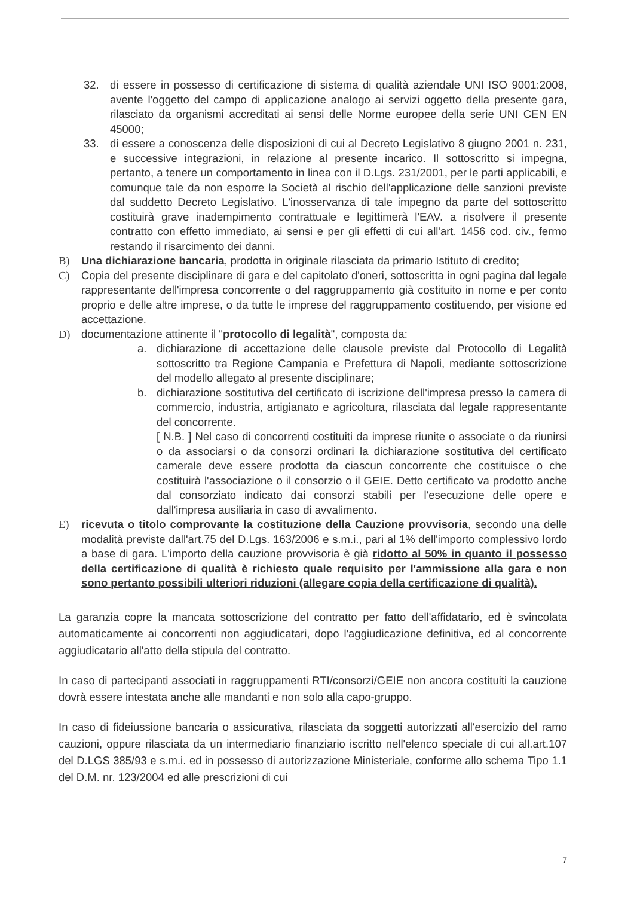32. di essere in possesso di certificazione di sistema di qualità aziendale UNI ISO 9001:2008, avente l'oggetto del campo di applicazione analogo ai servizi oggetto della presente gara, rilasciato da organismi accreditati ai sensi delle Norme europee della serie UNI CEN EN 45000;
33. di essere a conoscenza delle disposizioni di cui al Decreto Legislativo 8 giugno 2001 n. 231, e successive integrazioni, in relazione al presente incarico. Il sottoscritto si impegna, pertanto, a tenere un comportamento in linea con il D.Lgs. 231/2001, per le parti applicabili, e comunque tale da non esporre la Società al rischio dell'applicazione delle sanzioni previste dal suddetto Decreto Legislativo. L'inosservanza di tale impegno da parte del sottoscritto costituirà grave inadempimento contrattuale e legittimerà l'EAV. a risolvere il presente contratto con effetto immediato, ai sensi e per gli effetti di cui all'art. 1456 cod. civ., fermo restando il risarcimento dei danni.
B) Una dichiarazione bancaria, prodotta in originale rilasciata da primario Istituto di credito;
C) Copia del presente disciplinare di gara e del capitolato d'oneri, sottoscritta in ogni pagina dal legale rappresentante dell'impresa concorrente o del raggruppamento già costituito in nome e per conto proprio e delle altre imprese, o da tutte le imprese del raggruppamento costituendo, per visione ed accettazione.
D) documentazione attinente il "protocollo di legalità", composta da:
a. dichiarazione di accettazione delle clausole previste dal Protocollo di Legalità sottoscritto tra Regione Campania e Prefettura di Napoli, mediante sottoscrizione del modello allegato al presente disciplinare;
b. dichiarazione sostitutiva del certificato di iscrizione dell'impresa presso la camera di commercio, industria, artigianato e agricoltura, rilasciata dal legale rappresentante del concorrente.
[ N.B. ] Nel caso di concorrenti costituiti da imprese riunite o associate o da riunirsi o da associarsi o da consorzi ordinari la dichiarazione sostitutiva del certificato camerale deve essere prodotta da ciascun concorrente che costituisce o che costituirà l'associazione o il consorzio o il GEIE. Detto certificato va prodotto anche dal consorziato indicato dai consorzi stabili per l'esecuzione delle opere e dall'impresa ausiliaria in caso di avvalimento.
E) ricevuta o titolo comprovante la costituzione della Cauzione provvisoria, secondo una delle modalità previste dall'art.75 del D.Lgs. 163/2006 e s.m.i., pari al 1% dell'importo complessivo lordo a base di gara. L'importo della cauzione provvisoria è già ridotto al 50% in quanto il possesso della certificazione di qualità è richiesto quale requisito per l'ammissione alla gara e non sono pertanto possibili ulteriori riduzioni (allegare copia della certificazione di qualità).
La garanzia copre la mancata sottoscrizione del contratto per fatto dell'affidatario, ed è svincolata automaticamente ai concorrenti non aggiudicatari, dopo l'aggiudicazione definitiva, ed al concorrente aggiudicatario all'atto della stipula del contratto.
In caso di partecipanti associati in raggruppamenti RTI/consorzi/GEIE non ancora costituiti la cauzione dovrà essere intestata anche alle mandanti e non solo alla capo-gruppo.
In caso di fideiussione bancaria o assicurativa, rilasciata da soggetti autorizzati all'esercizio del ramo cauzioni, oppure rilasciata da un intermediario finanziario iscritto nell'elenco speciale di cui all.art.107 del D.LGS 385/93 e s.m.i. ed in possesso di autorizzazione Ministeriale, conforme allo schema Tipo 1.1 del D.M. nr. 123/2004 ed alle prescrizioni di cui
7